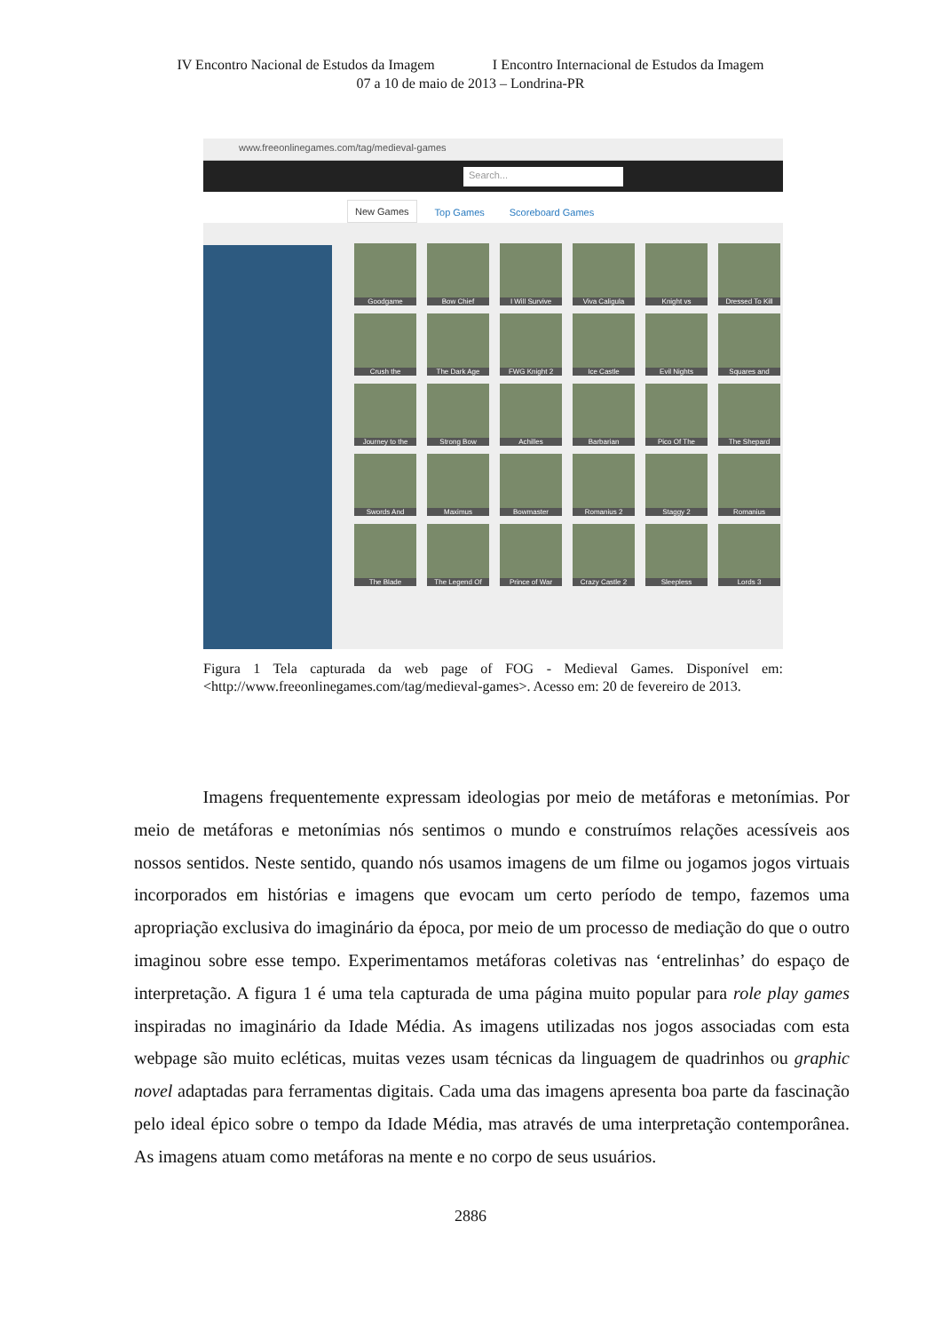IV Encontro Nacional de Estudos da Imagem I Encontro Internacional de Estudos da Imagem
07 a 10 de maio de 2013 – Londrina-PR
www.freeonlinegames.com/tag/medieval-games
Search...
New Games Top Games Scoreboard Games
Goodgame
Bow Chief
I Will Survive
Viva Caligula
Knight vs
Dressed To Kill
Crush the
The Dark Age
FWG Knight 2
Ice Castle
Evil Nights
Squares and
Journey to the
Strong Bow
Achilles
Barbarian
Pico Of The
The Shepard
Swords And
Maximus
Bowmaster
Romanius 2
Staggy 2
Romanius
The Blade
The Legend Of
Prince of War
Crazy Castle 2
Sleepless
Lords 3
Figura 1 Tela capturada da web page of FOG - Medieval Games. Disponível em: <http://www.freeonlinegames.com/tag/medieval-games>. Acesso em: 20 de fevereiro de 2013.
Imagens frequentemente expressam ideologias por meio de metáforas e metonímias. Por meio de metáforas e metonímias nós sentimos o mundo e construímos relações acessíveis aos nossos sentidos. Neste sentido, quando nós usamos imagens de um filme ou jogamos jogos virtuais incorporados em histórias e imagens que evocam um certo período de tempo, fazemos uma apropriação exclusiva do imaginário da época, por meio de um processo de mediação do que o outro imaginou sobre esse tempo. Experimentamos metáforas coletivas nas ‘entrelinhas’ do espaço de interpretação. A figura 1 é uma tela capturada de uma página muito popular para role play games inspiradas no imaginário da Idade Média. As imagens utilizadas nos jogos associadas com esta webpage são muito ecléticas, muitas vezes usam técnicas da linguagem de quadrinhos ou graphic novel adaptadas para ferramentas digitais. Cada uma das imagens apresenta boa parte da fascinação pelo ideal épico sobre o tempo da Idade Média, mas através de uma interpretação contemporânea. As imagens atuam como metáforas na mente e no corpo de seus usuários.
2886